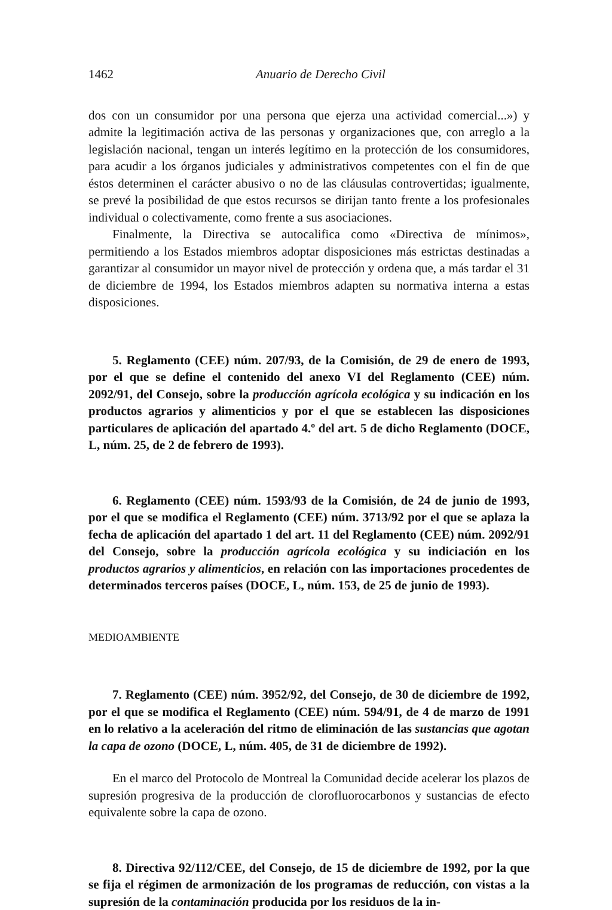1462 Anuario de Derecho Civil
dos con un consumidor por una persona que ejerza una actividad comercial...») y admite la legitimación activa de las personas y organizaciones que, con arreglo a la legislación nacional, tengan un interés legítimo en la protección de los consumidores, para acudir a los órganos judiciales y administrativos competentes con el fin de que éstos determinen el carácter abusivo o no de las cláusulas controvertidas; igualmente, se prevé la posibilidad de que estos recursos se dirijan tanto frente a los profesionales individual o colectivamente, como frente a sus asociaciones.
Finalmente, la Directiva se autocalifica como «Directiva de mínimos», permitiendo a los Estados miembros adoptar disposiciones más estrictas destinadas a garantizar al consumidor un mayor nivel de protección y ordena que, a más tardar el 31 de diciembre de 1994, los Estados miembros adapten su normativa interna a estas disposiciones.
5. Reglamento (CEE) núm. 207/93, de la Comisión, de 29 de enero de 1993, por el que se define el contenido del anexo VI del Reglamento (CEE) núm. 2092/91, del Consejo, sobre la producción agrícola ecológica y su indicación en los productos agrarios y alimenticios y por el que se establecen las disposiciones particulares de aplicación del apartado 4.º del art. 5 de dicho Reglamento (DOCE, L, núm. 25, de 2 de febrero de 1993).
6. Reglamento (CEE) núm. 1593/93 de la Comisión, de 24 de junio de 1993, por el que se modifica el Reglamento (CEE) núm. 3713/92 por el que se aplaza la fecha de aplicación del apartado 1 del art. 11 del Reglamento (CEE) núm. 2092/91 del Consejo, sobre la producción agrícola ecológica y su indiciación en los productos agrarios y alimenticios, en relación con las importaciones procedentes de determinados terceros países (DOCE, L, núm. 153, de 25 de junio de 1993).
MEDIOAMBIENTE
7. Reglamento (CEE) núm. 3952/92, del Consejo, de 30 de diciembre de 1992, por el que se modifica el Reglamento (CEE) núm. 594/91, de 4 de marzo de 1991 en lo relativo a la aceleración del ritmo de eliminación de las sustancias que agotan la capa de ozono (DOCE, L, núm. 405, de 31 de diciembre de 1992).
En el marco del Protocolo de Montreal la Comunidad decide acelerar los plazos de supresión progresiva de la producción de clorofluorocarbonos y sustancias de efecto equivalente sobre la capa de ozono.
8. Directiva 92/112/CEE, del Consejo, de 15 de diciembre de 1992, por la que se fija el régimen de armonización de los programas de reducción, con vistas a la supresión de la contaminación producida por los residuos de la in-